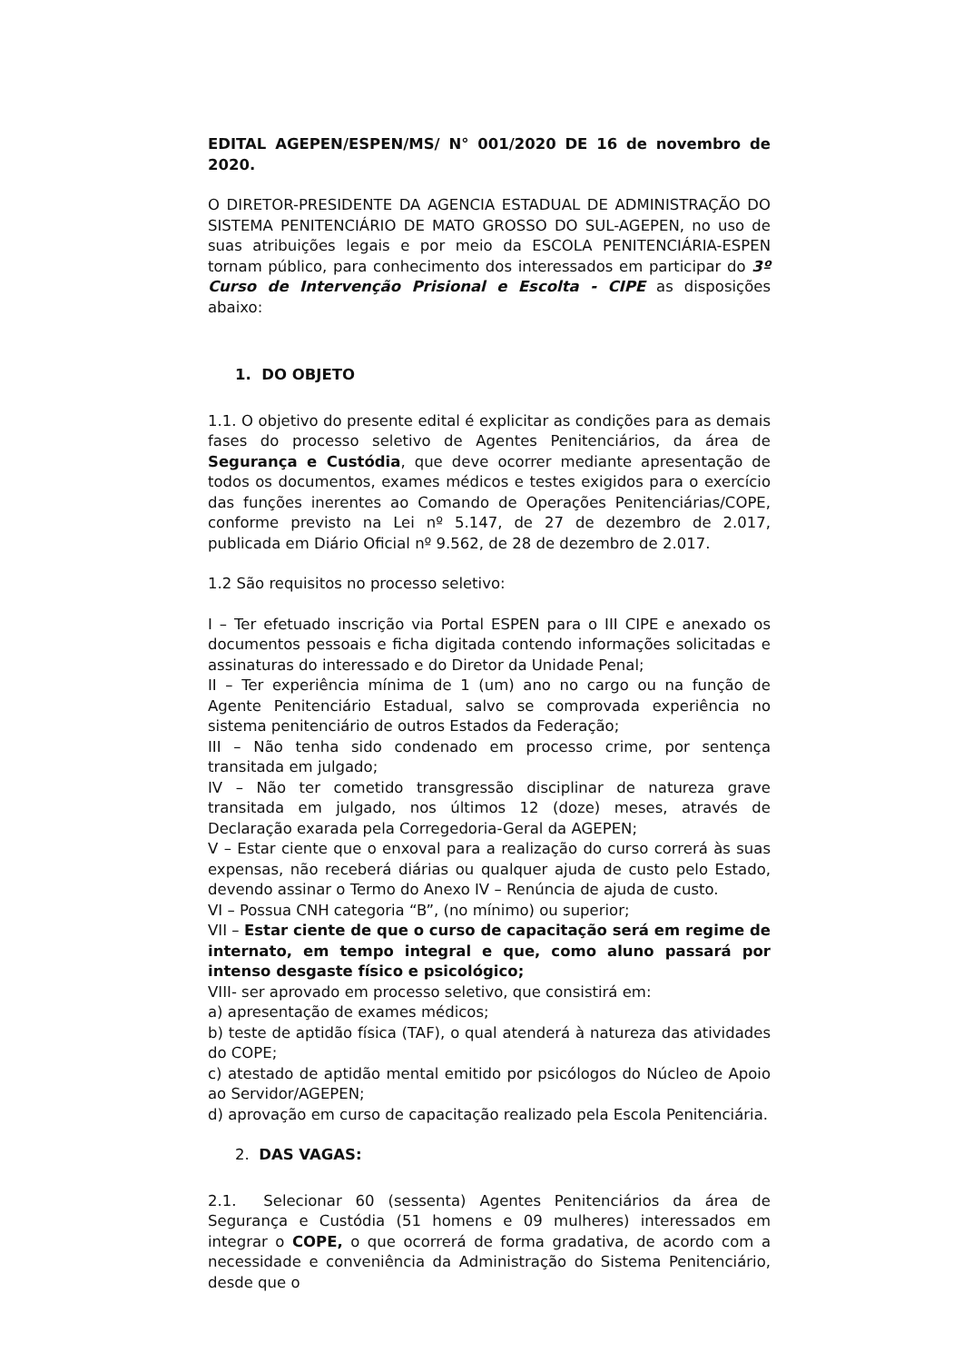EDITAL AGEPEN/ESPEN/MS/ N° 001/2020 DE 16 de novembro de 2020.
O DIRETOR-PRESIDENTE DA AGENCIA ESTADUAL DE ADMINISTRAÇÃO DO SISTEMA PENITENCIÁRIO DE MATO GROSSO DO SUL-AGEPEN, no uso de suas atribuições legais e por meio da ESCOLA PENITENCIÁRIA-ESPEN tornam público, para conhecimento dos interessados em participar do 3º Curso de Intervenção Prisional e Escolta - CIPE as disposições abaixo:
1. DO OBJETO
1.1. O objetivo do presente edital é explicitar as condições para as demais fases do processo seletivo de Agentes Penitenciários, da área de Segurança e Custódia, que deve ocorrer mediante apresentação de todos os documentos, exames médicos e testes exigidos para o exercício das funções inerentes ao Comando de Operações Penitenciárias/COPE, conforme previsto na Lei nº 5.147, de 27 de dezembro de 2.017, publicada em Diário Oficial nº 9.562, de 28 de dezembro de 2.017.
1.2 São requisitos no processo seletivo:
I – Ter efetuado inscrição via Portal ESPEN para o III CIPE e anexado os documentos pessoais e ficha digitada contendo informações solicitadas e assinaturas do interessado e do Diretor da Unidade Penal;
II – Ter experiência mínima de 1 (um) ano no cargo ou na função de Agente Penitenciário Estadual, salvo se comprovada experiência no sistema penitenciário de outros Estados da Federação;
III – Não tenha sido condenado em processo crime, por sentença transitada em julgado;
IV – Não ter cometido transgressão disciplinar de natureza grave transitada em julgado, nos últimos 12 (doze) meses, através de Declaração exarada pela Corregedoria-Geral da AGEPEN;
V – Estar ciente que o enxoval para a realização do curso correrá às suas expensas, não receberá diárias ou qualquer ajuda de custo pelo Estado, devendo assinar o Termo do Anexo IV – Renúncia de ajuda de custo.
VI – Possua CNH categoria “B”, (no mínimo) ou superior;
VII – Estar ciente de que o curso de capacitação será em regime de internato, em tempo integral e que, como aluno passará por intenso desgaste físico e psicológico;
VIII- ser aprovado em processo seletivo, que consistirá em:
a) apresentação de exames médicos;
b) teste de aptidão física (TAF), o qual atenderá à natureza das atividades do COPE;
c) atestado de aptidão mental emitido por psicólogos do Núcleo de Apoio ao Servidor/AGEPEN;
d) aprovação em curso de capacitação realizado pela Escola Penitenciária.
2. DAS VAGAS:
2.1. Selecionar 60 (sessenta) Agentes Penitenciários da área de Segurança e Custódia (51 homens e 09 mulheres) interessados em integrar o COPE, o que ocorrerá de forma gradativa, de acordo com a necessidade e conveniência da Administração do Sistema Penitenciário, desde que o